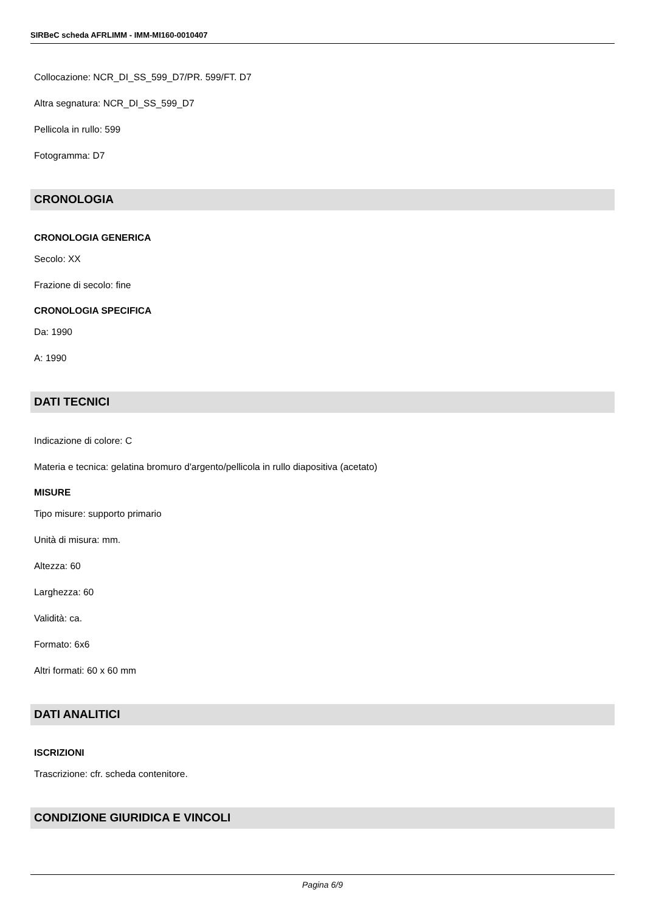SIRBeC scheda AFRLIMM - IMM-MI160-0010407
Collocazione: NCR_DI_SS_599_D7/PR. 599/FT. D7
Altra segnatura: NCR_DI_SS_599_D7
Pellicola in rullo: 599
Fotogramma: D7
CRONOLOGIA
CRONOLOGIA GENERICA
Secolo: XX
Frazione di secolo: fine
CRONOLOGIA SPECIFICA
Da: 1990
A: 1990
DATI TECNICI
Indicazione di colore: C
Materia e tecnica: gelatina bromuro d'argento/pellicola in rullo diapositiva (acetato)
MISURE
Tipo misure: supporto primario
Unità di misura: mm.
Altezza: 60
Larghezza: 60
Validità: ca.
Formato: 6x6
Altri formati: 60 x 60 mm
DATI ANALITICI
ISCRIZIONI
Trascrizione: cfr. scheda contenitore.
CONDIZIONE GIURIDICA E VINCOLI
Pagina 6/9